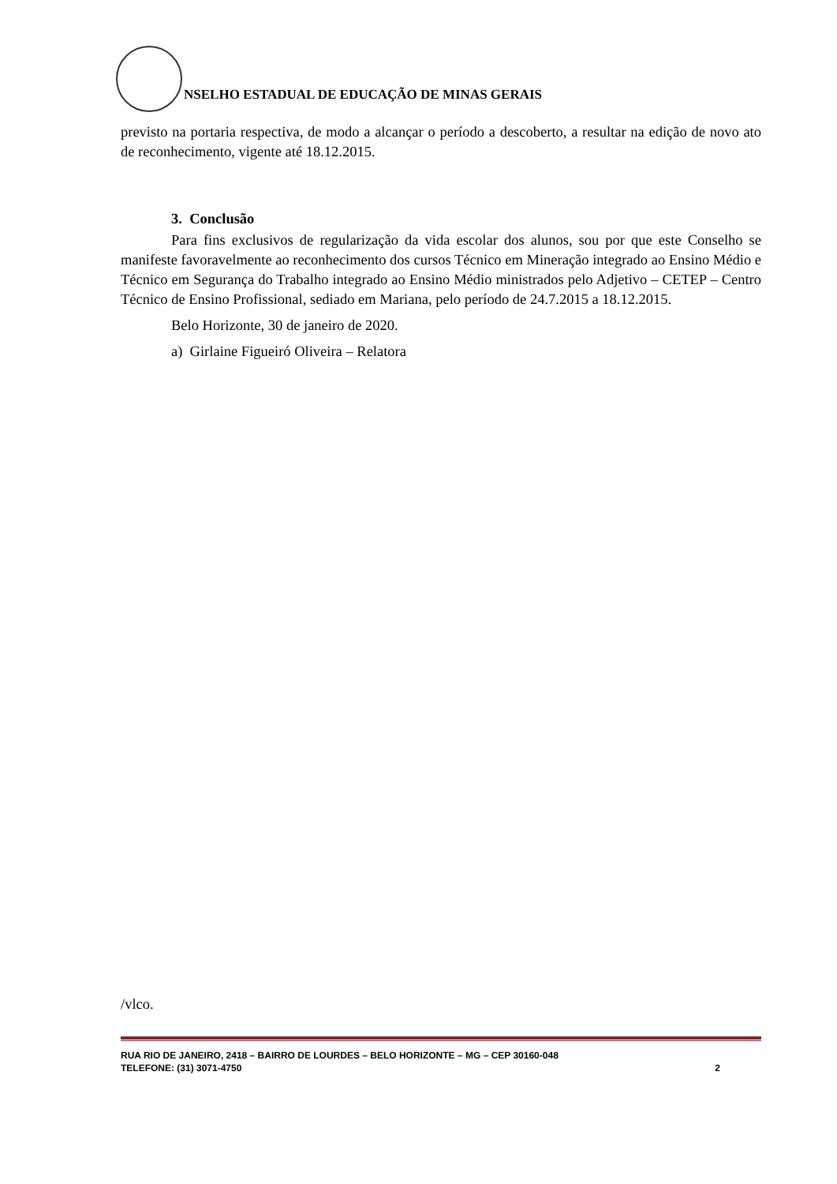NSELHO ESTADUAL DE EDUCAÇÃO DE MINAS GERAIS
previsto na portaria respectiva, de modo a alcançar o período a descoberto, a resultar na edição de novo ato de reconhecimento, vigente até 18.12.2015.
3. Conclusão
Para fins exclusivos de regularização da vida escolar dos alunos, sou por que este Conselho se manifeste favoravelmente ao reconhecimento dos cursos Técnico em Mineração integrado ao Ensino Médio e Técnico em Segurança do Trabalho integrado ao Ensino Médio ministrados pelo Adjetivo – CETEP – Centro Técnico de Ensino Profissional, sediado em Mariana, pelo período de 24.7.2015 a 18.12.2015.
Belo Horizonte, 30 de janeiro de 2020.
a) Girlaine Figueiró Oliveira – Relatora
/vlco.
RUA RIO DE JANEIRO, 2418 – BAIRRO DE LOURDES – BELO HORIZONTE – MG – CEP 30160-048
TELEFONE: (31) 3071-4750 2